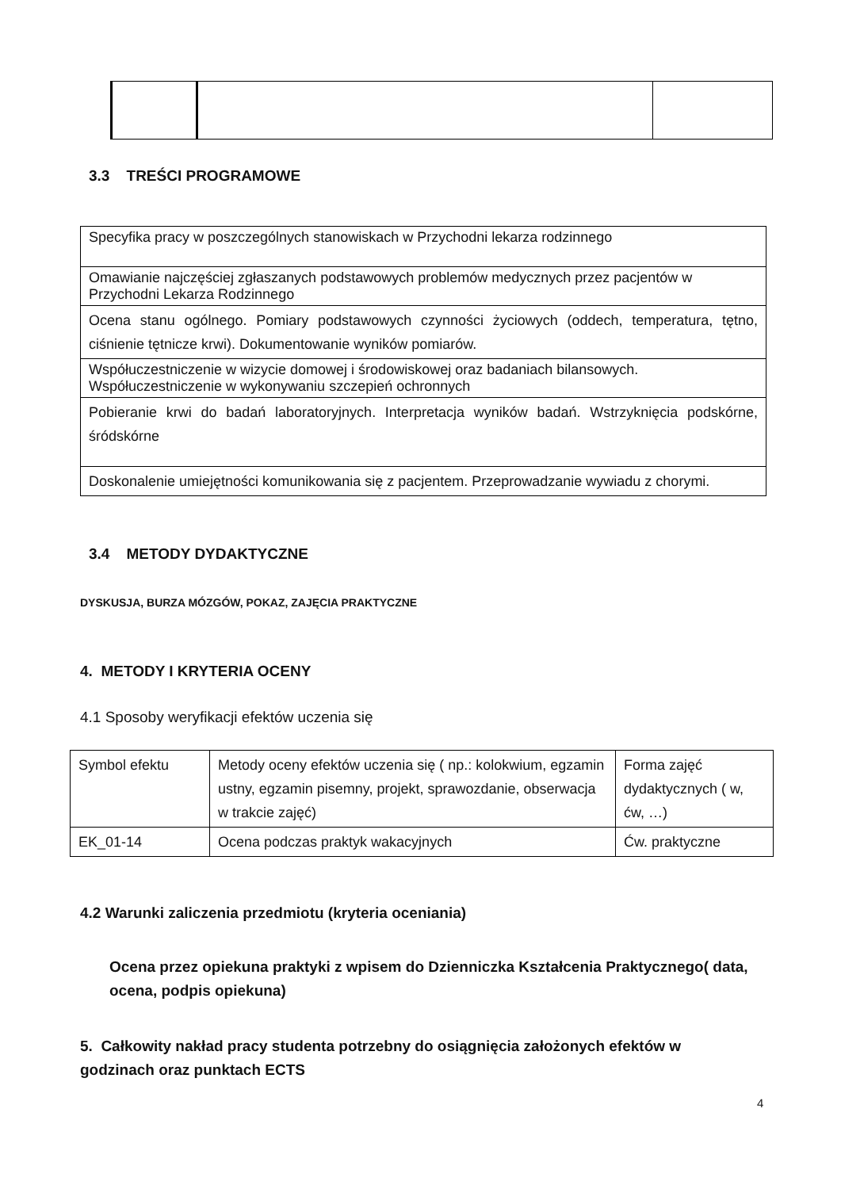3.3 TREŚCI PROGRAMOWE
| Specyfika pracy w poszczególnych stanowiskach w Przychodni lekarza rodzinnego |
| Omawianie najczęściej zgłaszanych podstawowych problemów medycznych przez pacjentów w Przychodni Lekarza Rodzinnego |
| Ocena stanu ogólnego. Pomiary podstawowych czynności życiowych (oddech, temperatura, tętno, ciśnienie tętnicze krwi). Dokumentowanie wyników pomiarów. |
| Współuczestniczenie w wizycie domowej i środowiskowej oraz badaniach bilansowych. Współuczestniczenie w wykonywaniu szczepień ochronnych |
| Pobieranie krwi do badań laboratoryjnych. Interpretacja wyników badań. Wstrzyknięcia podskórne, śródskórne |
| Doskonalenie umiejętności komunikowania się z pacjentem. Przeprowadzanie wywiadu z chorymi. |
3.4 METODY DYDAKTYCZNE
DYSKUSJA, BURZA MÓZGÓW, POKAZ, ZAJĘCIA PRAKTYCZNE
4. METODY I KRYTERIA OCENY
4.1 Sposoby weryfikacji efektów uczenia się
| Symbol efektu | Metody oceny efektów uczenia się ( np.: kolokwium, egzamin ustny, egzamin pisemny, projekt, sprawozdanie, obserwacja w trakcie zajęć) | Forma zajęć dydaktycznych ( w, ćw, …) |
| EK_01-14 | Ocena podczas praktyk wakacyjnych | Ćw. praktyczne |
4.2 Warunki zaliczenia przedmiotu (kryteria oceniania)
Ocena przez opiekuna praktyki z wpisem do Dzienniczka Kształcenia Praktycznego( data, ocena, podpis opiekuna)
5. Całkowity nakład pracy studenta potrzebny do osiągnięcia założonych efektów w godzinach oraz punktach ECTS
4